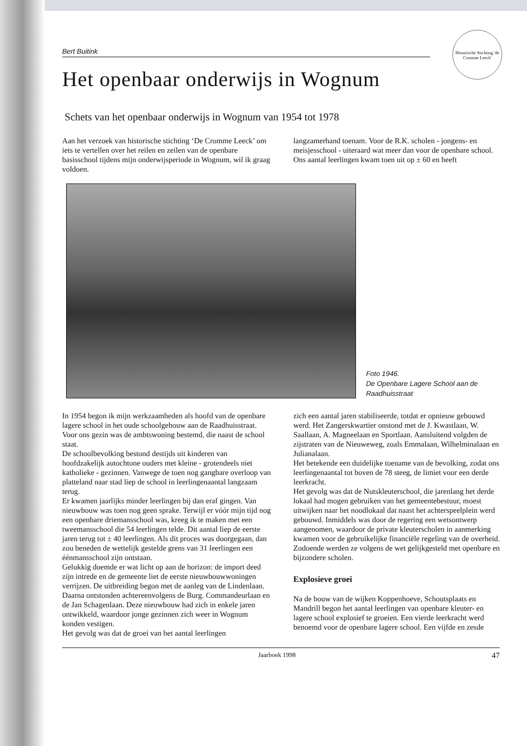Historische Stichting 'de Cromme Leeck'
Bert Buitink
Het openbaar onderwijs in Wognum
Schets van het openbaar onderwijs in Wognum van 1954 tot 1978
Aan het verzoek van historische stichting ‘De Cromme Leeck’ om iets te vertellen over het reilen en zeilen van de openbare basisschool tijdens mijn onderwijsperiode in Wognum, wil ik graag voldoen.
langzamerhand toenam. Voor de R.K. scholen - jongens- en meisjesschool - uiteraard wat meer dan voor de openbare school.
Ons aantal leerlingen kwam toen uit op ± 60 en heeft
Foto 1946.
De Openbare Lagere School aan de Raadhuisstraat
In 1954 begon ik mijn werkzaamheden als hoofd van de openbare lagere school in het oude schoolgebouw aan de Raadhuisstraat. Voor ons gezin was de ambtswoning bestemd, die naast de school staat.
De schoolbevolking bestond destijds uit kinderen van hoofdzakelijk autochtone ouders met kleine - grotendeels niet katholieke - gezinnen. Vanwege de toen nog gangbare overloop van platteland naar stad liep de school in leerlingenaantal langzaam terug.
Er kwamen jaarlijks minder leerlingen bij dan eraf gingen. Van nieuwbouw was toen nog geen sprake. Terwijl er vóór mijn tijd nog een openbare driemansschool was, kreeg ik te maken met een tweemansschool die 54 leerlingen telde. Dit aantal liep de eerste jaren terug tot ± 40 leerlingen. Als dit proces was doorgegaan, dan zou beneden de wettelijk gestelde grens van 31 leerlingen een éénmansschool zijn ontstaan.
Gelukkig doemde er wat licht op aan de horizon: de import deed zijn intrede en de gemeente liet de eerste nieuwbouwwoningen verrijzen. De uitbreiding begon met de aanleg van de Lindenlaan. Daarna ontstonden achtereenvolgens de Burg. Commandeurlaan en de Jan Schagenlaan. Deze nieuwbouw had zich in enkele jaren ontwikkeld, waardoor jonge gezinnen zich weer in Wognum konden vestigen.
Het gevolg was dat de groei van het aantal leerlingen
zich een aantal jaren stabiliseerde, totdat er opnieuw gebouwd werd. Het Zangerskwartier onstond met de J. Kwastlaan, W. Saallaan, A. Magneelaan en Sportlaan. Aansluitend volgden de zijstraten van de Nieuweweg, zoals Emmalaan, Wilhelminalaan en Julianalaan.
Het betekende een duidelijke toename van de bevolking, zodat ons leerlingenaantal tot boven de 78 steeg, de limiet voor een derde leerkracht.
Het gevolg was dat de Nutskleuterschool, die jarenlang het derde lokaal had mogen gebruiken van het gemeentebestuur, moest uitwijken naar het noodlokaal dat naast het achterspeelplein werd gebouwd. Inmiddels was door de regering een wetsontwerp aangenomen, waardoor de private kleuterscholen in aanmerking kwamen voor de gebruikelijke financiële regeling van de overheid. Zodoende werden ze volgens de wet gelijkgesteld met openbare en bijzondere scholen.
Explosieve groei
Na de bouw van de wijken Koppenhoeve, Schoutsplaats en Mandrill begon het aantal leerlingen van openbare kleuter- en lagere school explosief te groeien. Een vierde leerkracht werd benoemd voor de openbare lagere school. Een vijfde en zesde
Jaarboek 1998 47